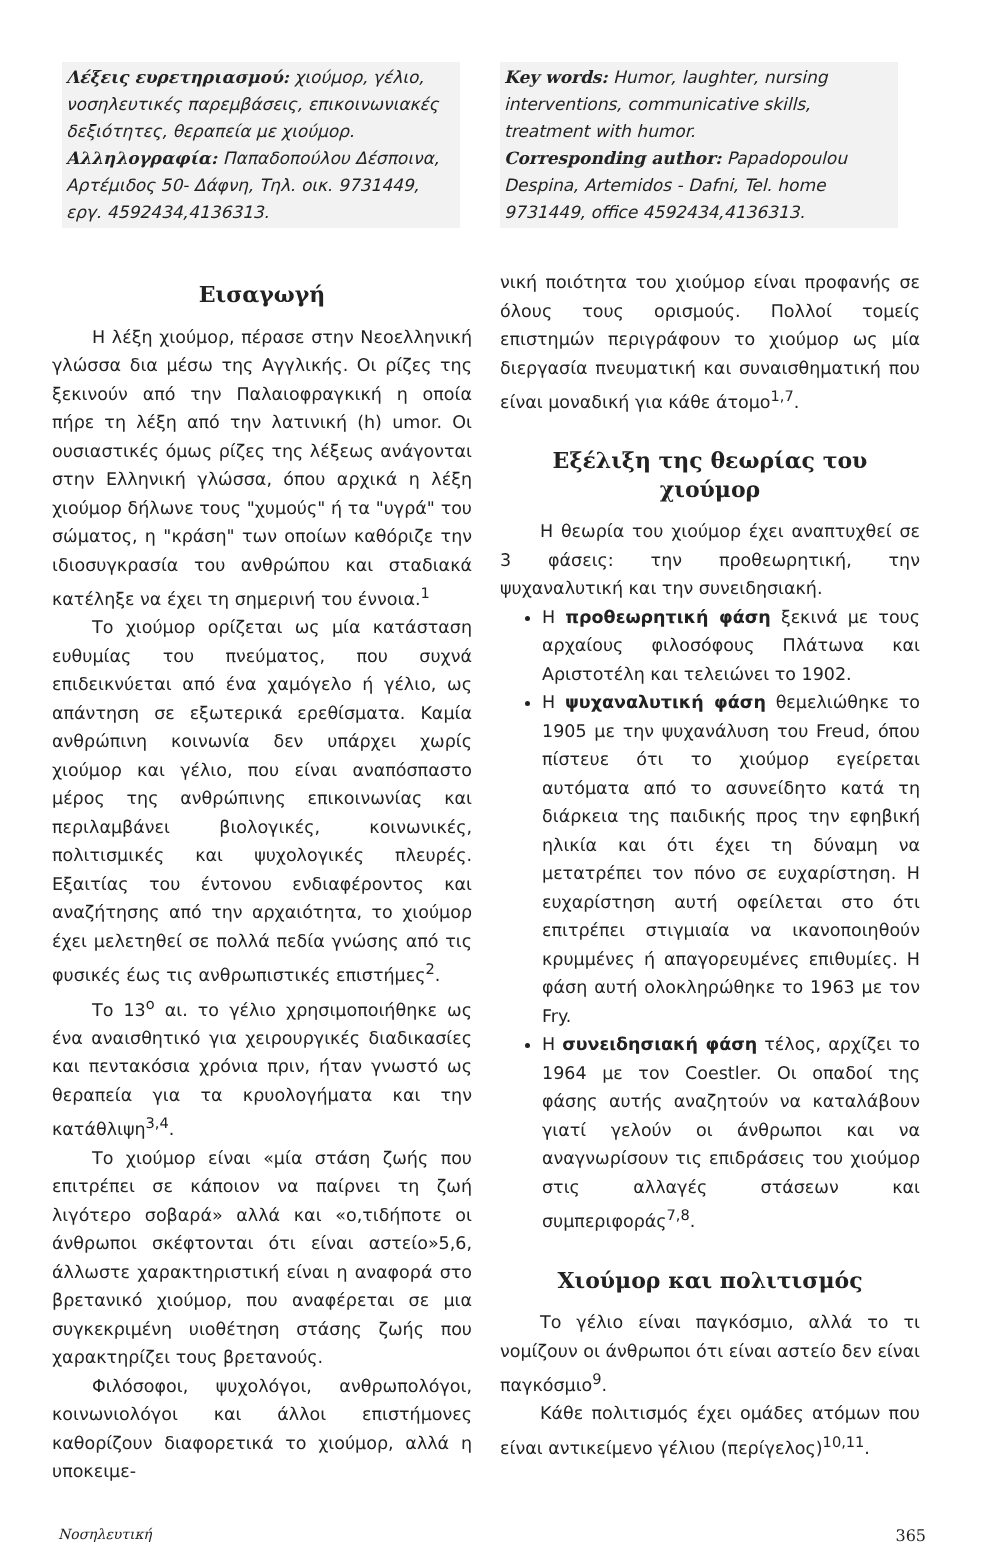Λέξεις ευρετηριασμού: χιούμορ, γέλιο, νοσηλευτικές παρεμβάσεις, επικοινωνιακές δεξιότητες, θεραπεία με χιούμορ.
Αλληλογραφία: Παπαδοπούλου Δέσποινα, Αρτέμιδος 50- Δάφνη, Τηλ. οικ. 9731449, εργ. 4592434,4136313.
Key words: Humor, laughter, nursing interventions, communicative skills, treatment with humor.
Corresponding author: Papadopoulou Despina, Artemidos - Dafni, Tel. home 9731449, office 4592434,4136313.
Εισαγωγή
Η λέξη χιούμορ, πέρασε στην Νεοελληνική γλώσσα δια μέσω της Αγγλικής. Οι ρίζες της ξεκινούν από την Παλαιοφραγκική η οποία πήρε τη λέξη από την λατινική (h) umor. Οι ουσιαστικές όμως ρίζες της λέξεως ανάγονται στην Ελληνική γλώσσα, όπου αρχικά η λέξη χιούμορ δήλωνε τους "χυμούς" ή τα "υγρά" του σώματος, η "κράση" των οποίων καθόριζε την ιδιοσυγκρασία του ανθρώπου και σταδιακά κατέληξε να έχει τη σημερινή του έννοια.<sup>1</sup>
Το χιούμορ ορίζεται ως μία κατάσταση ευθυμίας του πνεύματος, που συχνά επιδεικνύεται από ένα χαμόγελο ή γέλιο, ως απάντηση σε εξωτερικά ερεθίσματα. Καμία ανθρώπινη κοινωνία δεν υπάρχει χωρίς χιούμορ και γέλιο, που είναι αναπόσπαστο μέρος της ανθρώπινης επικοινωνίας και περιλαμβάνει βιολογικές, κοινωνικές, πολιτισμικές και ψυχολογικές πλευρές. Εξαιτίας του έντονου ενδιαφέροντος και αναζήτησης από την αρχαιότητα, το χιούμορ έχει μελετηθεί σε πολλά πεδία γνώσης από τις φυσικές έως τις ανθρωπιστικές επιστήμες<sup>2</sup>.
Το 13<sup>ο</sup> αι. το γέλιο χρησιμοποιήθηκε ως ένα αναισθητικό για χειρουργικές διαδικασίες και πεντακόσια χρόνια πριν, ήταν γνωστό ως θεραπεία για τα κρυολογήματα και την κατάθλιψη<sup>3,4</sup>.
Το χιούμορ είναι «μία στάση ζωής που επιτρέπει σε κάποιον να παίρνει τη ζωή λιγότερο σοβαρά» αλλά και «ο,τιδήποτε οι άνθρωποι σκέφτονται ότι είναι αστείο»5,6, άλλωστε χαρακτηριστική είναι η αναφορά στο βρετανικό χιούμορ, που αναφέρεται σε μια συγκεκριμένη υιοθέτηση στάσης ζωής που χαρακτηρίζει τους βρετανούς.
Φιλόσοφοι, ψυχολόγοι, ανθρωπολόγοι, κοινωνιολόγοι και άλλοι επιστήμονες καθορίζουν διαφορετικά το χιούμορ, αλλά η υποκειμε-
νική ποιότητα του χιούμορ είναι προφανής σε όλους τους ορισμούς. Πολλοί τομείς επιστημών περιγράφουν το χιούμορ ως μία διεργασία πνευματική και συναισθηματική που είναι μοναδική για κάθε άτομο<sup>1,7</sup>.
Εξέλιξη της θεωρίας του χιούμορ
Η θεωρία του χιούμορ έχει αναπτυχθεί σε 3 φάσεις: την προθεωρητική, την ψυχαναλυτική και την συνειδησιακή.
Η προθεωρητική φάση ξεκινά με τους αρχαίους φιλοσόφους Πλάτωνα και Αριστοτέλη και τελειώνει το 1902.
Η ψυχαναλυτική φάση θεμελιώθηκε το 1905 με την ψυχανάλυση του Freud, όπου πίστευε ότι το χιούμορ εγείρεται αυτόματα από το ασυνείδητο κατά τη διάρκεια της παιδικής προς την εφηβική ηλικία και ότι έχει τη δύναμη να μετατρέπει τον πόνο σε ευχαρίστηση. Η ευχαρίστηση αυτή οφείλεται στο ότι επιτρέπει στιγμιαία να ικανοποιηθούν κρυμμένες ή απαγορευμένες επιθυμίες. Η φάση αυτή ολοκληρώθηκε το 1963 με τον Fry.
Η συνειδησιακή φάση τέλος, αρχίζει το 1964 με τον Coestler. Οι οπαδοί της φάσης αυτής αναζητούν να καταλάβουν γιατί γελούν οι άνθρωποι και να αναγνωρίσουν τις επιδράσεις του χιούμορ στις αλλαγές στάσεων και συμπεριφοράς<sup>7,8</sup>.
Χιούμορ και πολιτισμός
Το γέλιο είναι παγκόσμιο, αλλά το τι νομίζουν οι άνθρωποι ότι είναι αστείο δεν είναι παγκόσμιο<sup>9</sup>.
Κάθε πολιτισμός έχει ομάδες ατόμων που είναι αντικείμενο γέλιου (περίγελος)<sup>10,11</sup>.
Νοσηλευτική 365